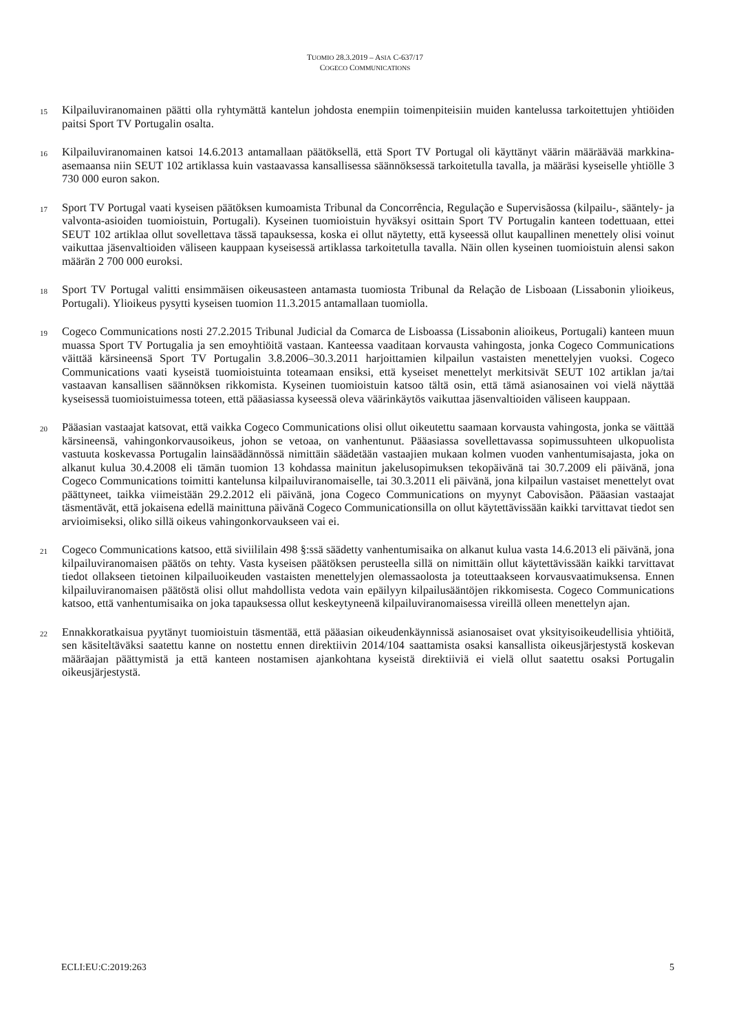TUOMIO 28.3.2019 – ASIA C-637/17
COGECO COMMUNICATIONS
15
Kilpailuviranomainen päätti olla ryhtymättä kantelun johdosta enempiin toimenpiteisiin muiden kantelussa tarkoitettujen yhtiöiden paitsi Sport TV Portugalin osalta.
16
Kilpailuviranomainen katsoi 14.6.2013 antamallaan päätöksellä, että Sport TV Portugal oli käyttänyt väärin määräävää markkina-asemaansa niin SEUT 102 artiklassa kuin vastaavassa kansallisessa säännöksessä tarkoitetulla tavalla, ja määräsi kyseiselle yhtiölle 3 730 000 euron sakon.
17
Sport TV Portugal vaati kyseisen päätöksen kumoamista Tribunal da Concorrência, Regulação e Supervisãossa (kilpailu-, sääntely- ja valvonta-asioiden tuomioistuin, Portugali). Kyseinen tuomioistuin hyväksyi osittain Sport TV Portugalin kanteen todettuaan, ettei SEUT 102 artiklaa ollut sovellettava tässä tapauksessa, koska ei ollut näytetty, että kyseessä ollut kaupallinen menettely olisi voinut vaikuttaa jäsenvaltioiden väliseen kauppaan kyseisessä artiklassa tarkoitetulla tavalla. Näin ollen kyseinen tuomioistuin alensi sakon määrän 2 700 000 euroksi.
18
Sport TV Portugal valitti ensimmäisen oikeusasteen antamasta tuomiosta Tribunal da Relação de Lisboaan (Lissabonin ylioikeus, Portugali). Ylioikeus pysytti kyseisen tuomion 11.3.2015 antamallaan tuomiolla.
19
Cogeco Communications nosti 27.2.2015 Tribunal Judicial da Comarca de Lisboassa (Lissabonin alioikeus, Portugali) kanteen muun muassa Sport TV Portugalia ja sen emoyhtiöitä vastaan. Kanteessa vaaditaan korvausta vahingosta, jonka Cogeco Communications väittää kärsineensä Sport TV Portugalin 3.8.2006–30.3.2011 harjoittamien kilpailun vastaisten menettelyjen vuoksi. Cogeco Communications vaati kyseistä tuomioistuinta toteamaan ensiksi, että kyseiset menettelyt merkitsivät SEUT 102 artiklan ja/tai vastaavan kansallisen säännöksen rikkomista. Kyseinen tuomioistuin katsoo tältä osin, että tämä asianosainen voi vielä näyttää kyseisessä tuomioistuimessa toteen, että pääasiassa kyseessä oleva väärinkäytös vaikuttaa jäsenvaltioiden väliseen kauppaan.
20
Pääasian vastaajat katsovat, että vaikka Cogeco Communications olisi ollut oikeutettu saamaan korvausta vahingosta, jonka se väittää kärsineensä, vahingonkorvausoikeus, johon se vetoaa, on vanhentunut. Pääasiassa sovellettavassa sopimussuhteen ulkopuolista vastuuta koskevassa Portugalin lainsäädännössä nimittäin säädetään vastaajien mukaan kolmen vuoden vanhentumisajasta, joka on alkanut kulua 30.4.2008 eli tämän tuomion 13 kohdassa mainitun jakelusopimuksen tekopäivänä tai 30.7.2009 eli päivänä, jona Cogeco Communications toimitti kantelunsa kilpailuviranomaiselle, tai 30.3.2011 eli päivänä, jona kilpailun vastaiset menettelyt ovat päättyneet, taikka viimeistään 29.2.2012 eli päivänä, jona Cogeco Communications on myynyt Cabovisãon. Pääasian vastaajat täsmentävät, että jokaisena edellä mainittuna päivänä Cogeco Communicationsilla on ollut käytettävissään kaikki tarvittavat tiedot sen arvioimiseksi, oliko sillä oikeus vahingonkorvaukseen vai ei.
21
Cogeco Communications katsoo, että siviililain 498 §:ssä säädetty vanhentumisaika on alkanut kulua vasta 14.6.2013 eli päivänä, jona kilpailuviranomaisen päätös on tehty. Vasta kyseisen päätöksen perusteella sillä on nimittäin ollut käytettävissään kaikki tarvittavat tiedot ollakseen tietoinen kilpailuoikeuden vastaisten menettelyjen olemassaolosta ja toteuttaakseen korvausvaatimuksensa. Ennen kilpailuviranomaisen päätöstä olisi ollut mahdollista vedota vain epäilyyn kilpailusääntöjen rikkomisesta. Cogeco Communications katsoo, että vanhentumisaika on joka tapauksessa ollut keskeytyneenä kilpailuviranomaisessa vireillä olleen menettelyn ajan.
22
Ennakkoratkaisua pyytänyt tuomioistuin täsmentää, että pääasian oikeudenkäynnissä asianosaiset ovat yksityisoikeudellisia yhtiöitä, sen käsiteltäväksi saatettu kanne on nostettu ennen direktiivin 2014/104 saattamista osaksi kansallista oikeusjärjestystä koskevan määräajan päättymistä ja että kanteen nostamisen ajankohtana kyseistä direktiiviä ei vielä ollut saatettu osaksi Portugalin oikeusjärjestystä.
ECLI:EU:C:2019:263 5